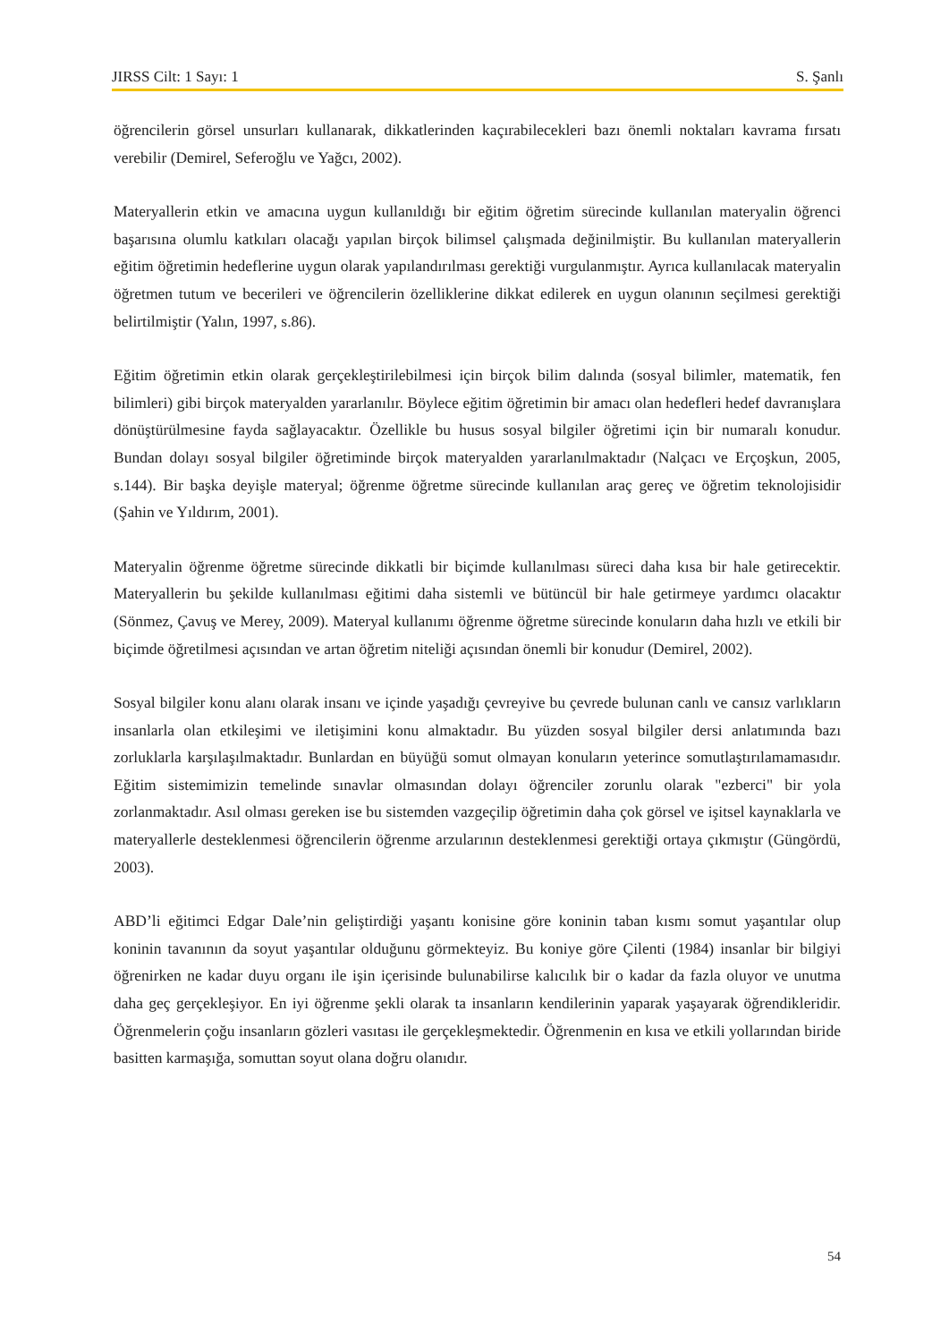JIRSS Cilt: 1 Sayı: 1 S. Şanlı
öğrencilerin görsel unsurları kullanarak, dikkatlerinden kaçırabilecekleri bazı önemli noktaları kavrama fırsatı verebilir (Demirel, Seferoğlu ve Yağcı, 2002).
Materyallerin etkin ve amacına uygun kullanıldığı bir eğitim öğretim sürecinde kullanılan materyalin öğrenci başarısına olumlu katkıları olacağı yapılan birçok bilimsel çalışmada değinilmiştir. Bu kullanılan materyallerin eğitim öğretimin hedeflerine uygun olarak yapılandırılması gerektiği vurgulanmıştır. Ayrıca kullanılacak materyalin öğretmen tutum ve becerileri ve öğrencilerin özelliklerine dikkat edilerek en uygun olanının seçilmesi gerektiği belirtilmiştir (Yalın, 1997, s.86).
Eğitim öğretimin etkin olarak gerçekleştirilebilmesi için birçok bilim dalında (sosyal bilimler, matematik, fen bilimleri) gibi birçok materyalden yararlanılır. Böylece eğitim öğretimin bir amacı olan hedefleri hedef davranışlara dönüştürülmesine fayda sağlayacaktır. Özellikle bu husus sosyal bilgiler öğretimi için bir numaralı konudur. Bundan dolayı sosyal bilgiler öğretiminde birçok materyalden yararlanılmaktadır (Nalçacı ve Erçoşkun, 2005, s.144). Bir başka deyişle materyal; öğrenme öğretme sürecinde kullanılan araç gereç ve öğretim teknolojisidir (Şahin ve Yıldırım, 2001).
Materyalin öğrenme öğretme sürecinde dikkatli bir biçimde kullanılması süreci daha kısa bir hale getirecektir. Materyallerin bu şekilde kullanılması eğitimi daha sistemli ve bütüncül bir hale getirmeye yardımcı olacaktır (Sönmez, Çavuş ve Merey, 2009). Materyal kullanımı öğrenme öğretme sürecinde konuların daha hızlı ve etkili bir biçimde öğretilmesi açısından ve artan öğretim niteliği açısından önemli bir konudur (Demirel, 2002).
Sosyal bilgiler konu alanı olarak insanı ve içinde yaşadığı çevreyive bu çevrede bulunan canlı ve cansız varlıkların insanlarla olan etkileşimi ve iletişimini konu almaktadır. Bu yüzden sosyal bilgiler dersi anlatımında bazı zorluklarla karşılaşılmaktadır. Bunlardan en büyüğü somut olmayan konuların yeterince somutlaştırılamamasıdır. Eğitim sistemimizin temelinde sınavlar olmasından dolayı öğrenciler zorunlu olarak "ezberci" bir yola zorlanmaktadır. Asıl olması gereken ise bu sistemden vazgeçilip öğretimin daha çok görsel ve işitsel kaynaklarla ve materyallerle desteklenmesi öğrencilerin öğrenme arzularının desteklenmesi gerektiği ortaya çıkmıştır (Güngördü, 2003).
ABD’li eğitimci Edgar Dale’nin geliştirdiği yaşantı konisine göre koninin taban kısmı somut yaşantılar olup koninin tavanının da soyut yaşantılar olduğunu görmekteyiz. Bu koniye göre Çilenti (1984) insanlar bir bilgiyi öğrenirken ne kadar duyu organı ile işin içerisinde bulunabilirse kalıcılık bir o kadar da fazla oluyor ve unutma daha geç gerçekleşiyor. En iyi öğrenme şekli olarak ta insanların kendilerinin yaparak yaşayarak öğrendikleridir. Öğrenmelerin çoğu insanların gözleri vasıtası ile gerçekleşmektedir. Öğrenmenin en kısa ve etkili yollarından biride basitten karmaşığa, somuttan soyut olana doğru olanıdır.
54